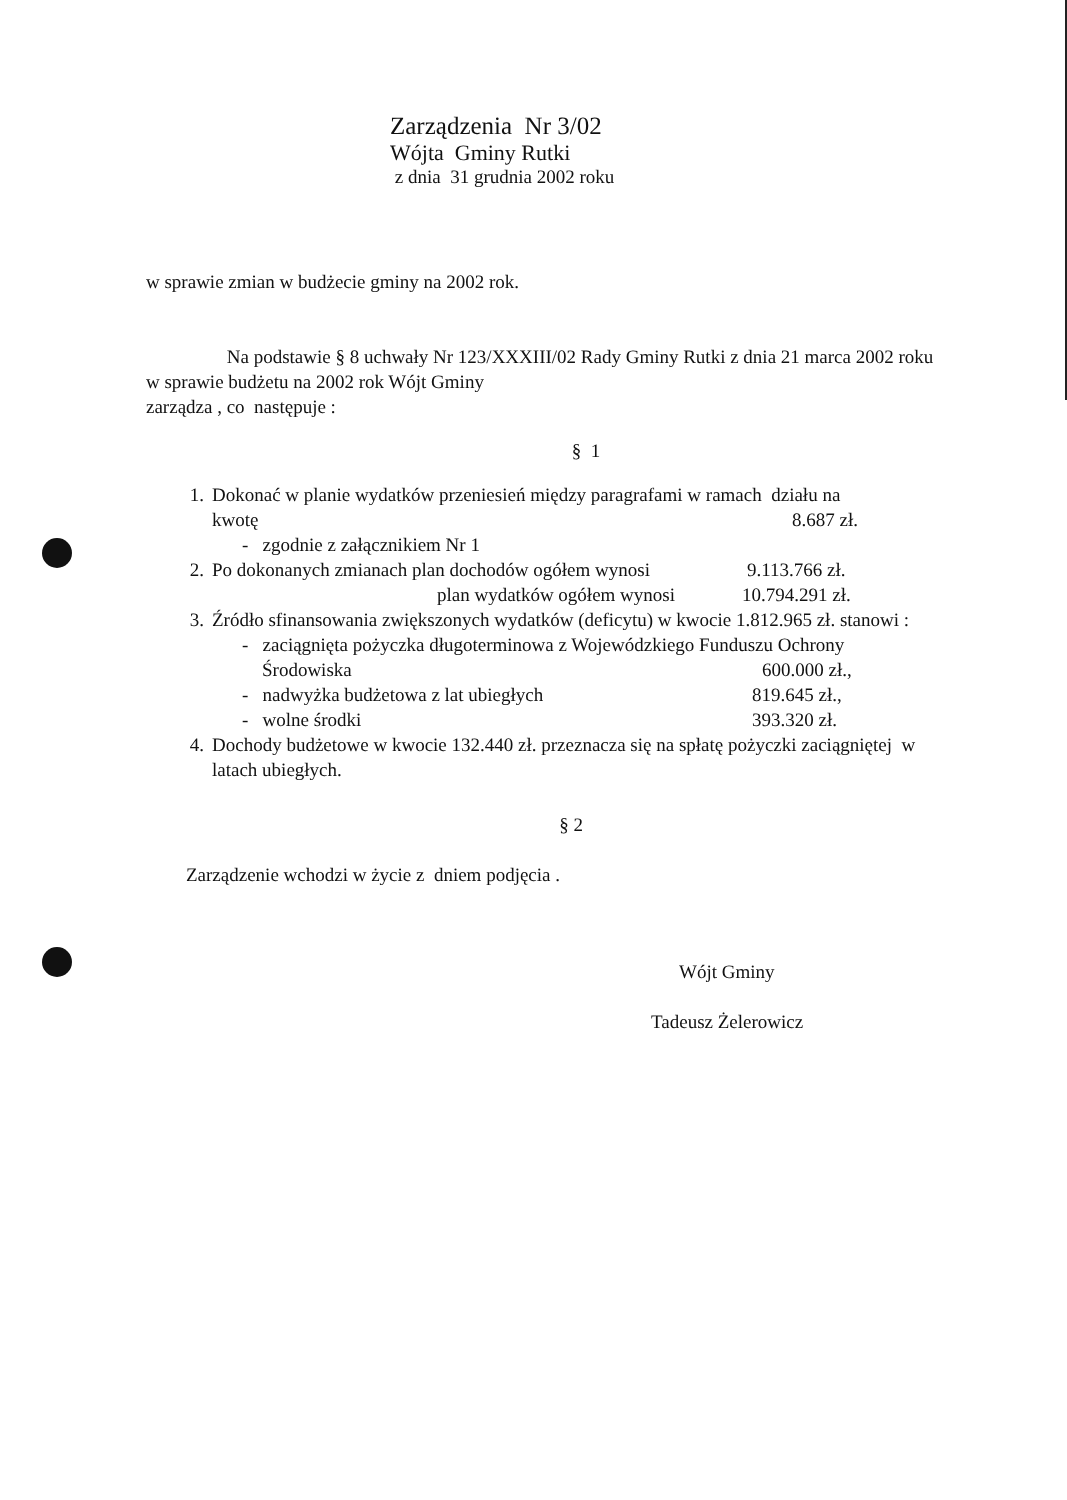Zarządzenia Nr 3/02
Wójta Gminy Rutki
z dnia 31 grudnia 2002 roku
w sprawie zmian w budżecie gminy na 2002 rok.
Na podstawie § 8 uchwały Nr 123/XXXIII/02 Rady Gminy Rutki z dnia 21 marca 2002 roku w sprawie budżetu na 2002 rok Wójt Gminy
zarządza , co następuje :
§ 1
1. Dokonać w planie wydatków przeniesień między paragrafami w ramach działu na
kwotę 8.687 zł.
- zgodnie z załącznikiem Nr 1
2.
Po dokonanych zmianach plan dochodów ogółem wynosi 9.113.766 zł.
plan wydatków ogółem wynosi 10.794.291 zł.
3. Źródło sfinansowania zwiększonych wydatków (deficytu) w kwocie 1.812.965 zł. stanowi :
- zaciągnięta pożyczka długoterminowa z Wojewódzkiego Funduszu Ochrony
Środowiska 600.000 zł.,
- nadwyżka budżetowa z lat ubiegłych 819.645 zł.,
- wolne środki 393.320 zł.
4. Dochody budżetowe w kwocie 132.440 zł. przeznacza się na spłatę pożyczki zaciągniętej w latach ubiegłych.
§ 2
Zarządzenie wchodzi w życie z dniem podjęcia .
Wójt Gminy
Tadeusz Żelerowicz